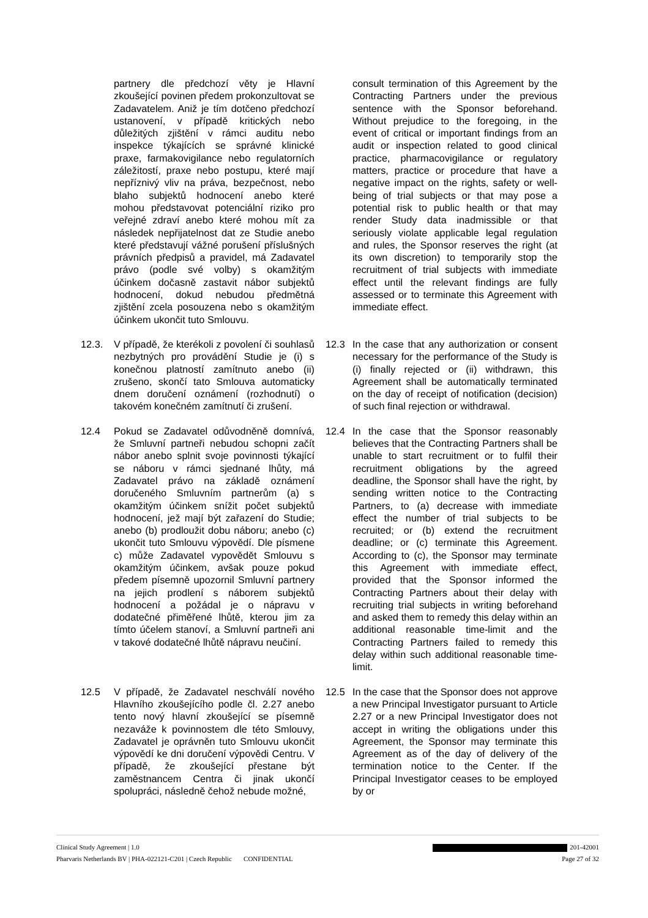partnery dle předchozí věty je Hlavní zkoušející povinen předem prokonzultovat se Zadavatelem. Aniž je tím dotčeno předchozí ustanovení, v případě kritických nebo důležitých zjištění v rámci auditu nebo inspekce týkajících se správné klinické praxe, farmakovigilance nebo regulatorních záležitostí, praxe nebo postupu, které mají nepříznivý vliv na práva, bezpečnost, nebo blaho subjektů hodnocení anebo které mohou představovat potenciální riziko pro veřejné zdraví anebo které mohou mít za následek nepřijatelnost dat ze Studie anebo které představují vážné porušení příslušných právních předpisů a pravidel, má Zadavatel právo (podle své volby) s okamžitým účinkem dočasně zastavit nábor subjektů hodnocení, dokud nebudou předmětná zjištění zcela posouzena nebo s okamžitým účinkem ukončit tuto Smlouvu.
consult termination of this Agreement by the Contracting Partners under the previous sentence with the Sponsor beforehand. Without prejudice to the foregoing, in the event of critical or important findings from an audit or inspection related to good clinical practice, pharmacovigilance or regulatory matters, practice or procedure that have a negative impact on the rights, safety or well-being of trial subjects or that may pose a potential risk to public health or that may render Study data inadmissible or that seriously violate applicable legal regulation and rules, the Sponsor reserves the right (at its own discretion) to temporarily stop the recruitment of trial subjects with immediate effect until the relevant findings are fully assessed or to terminate this Agreement with immediate effect.
12.3. V případě, že kterékoli z povolení či souhlasů nezbytných pro provádění Studie je (i) s konečnou platností zamítnuto anebo (ii) zrušeno, skončí tato Smlouva automaticky dnem doručení oznámení (rozhodnutí) o takovém konečném zamítnutí či zrušení.
12.3 In the case that any authorization or consent necessary for the performance of the Study is (i) finally rejected or (ii) withdrawn, this Agreement shall be automatically terminated on the day of receipt of notification (decision) of such final rejection or withdrawal.
12.4 Pokud se Zadavatel odůvodněně domnívá, že Smluvní partneři nebudou schopni začít nábor anebo splnit svoje povinnosti týkající se náboru v rámci sjednané lhůty, má Zadavatel právo na základě oznámení doručeného Smluvním partnerům (a) s okamžitým účinkem snížit počet subjektů hodnocení, jež mají být zařazení do Studie; anebo (b) prodloužit dobu náboru; anebo (c) ukončit tuto Smlouvu výpovědí. Dle písmene c) může Zadavatel vypovědět Smlouvu s okamžitým účinkem, avšak pouze pokud předem písemně upozornil Smluvní partnery na jejich prodlení s náborem subjektů hodnocení a požádal je o nápravu v dodatečné přiměřené lhůtě, kterou jim za tímto účelem stanoví, a Smluvní partneři ani v takové dodatečné lhůtě nápravu neučiní.
12.4 In the case that the Sponsor reasonably believes that the Contracting Partners shall be unable to start recruitment or to fulfil their recruitment obligations by the agreed deadline, the Sponsor shall have the right, by sending written notice to the Contracting Partners, to (a) decrease with immediate effect the number of trial subjects to be recruited; or (b) extend the recruitment deadline; or (c) terminate this Agreement. According to (c), the Sponsor may terminate this Agreement with immediate effect, provided that the Sponsor informed the Contracting Partners about their delay with recruiting trial subjects in writing beforehand and asked them to remedy this delay within an additional reasonable time-limit and the Contracting Partners failed to remedy this delay within such additional reasonable time-limit.
12.5 V případě, že Zadavatel neschválí nového Hlavního zkoušejícího podle čl. 2.27 anebo tento nový hlavní zkoušející se písemně nezaváže k povinnostem dle této Smlouvy, Zadavatel je oprávněn tuto Smlouvu ukončit výpovědí ke dni doručení výpovědi Centru. V případě, že zkoušející přestane být zaměstnancem Centra či jinak ukončí spolupráci, následně čehož nebude možné,
12.5 In the case that the Sponsor does not approve a new Principal Investigator pursuant to Article 2.27 or a new Principal Investigator does not accept in writing the obligations under this Agreement, the Sponsor may terminate this Agreement as of the day of delivery of the termination notice to the Center. If the Principal Investigator ceases to be employed by or
Clinical Study Agreement | 1.0 201-42001
Pharvaris Netherlands BV | PHA-022121-C201 | Czech Republic CONFIDENTIAL Page 27 of 32